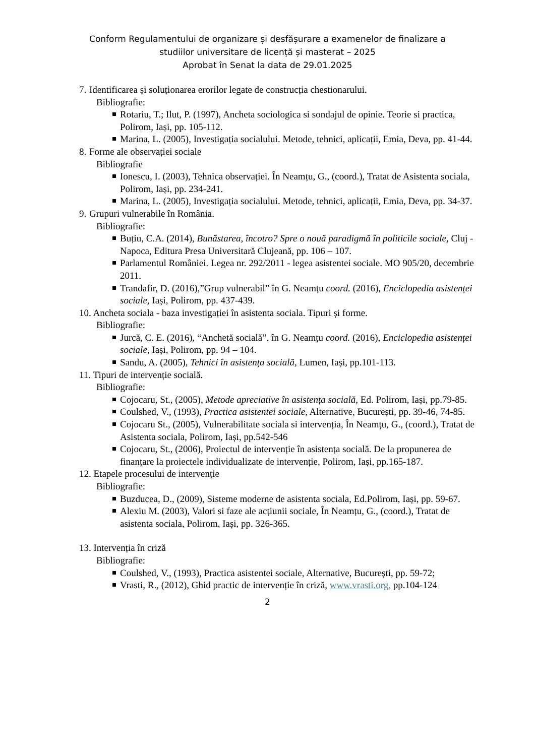Conform Regulamentului de organizare și desfășurare a examenelor de finalizare a
studiilor universitare de licență și masterat – 2025
Aprobat în Senat la data de 29.01.2025
7. Identificarea și soluționarea erorilor legate de construcția chestionarului.
Bibliografie:
Rotariu, T.; Ilut, P. (1997), Ancheta sociologica si sondajul de opinie. Teorie si practica, Polirom, Iași, pp. 105-112.
Marina, L. (2005), Investigația socialului. Metode, tehnici, aplicații, Emia, Deva, pp. 41-44.
8. Forme ale observației sociale
Bibliografie
Ionescu, I. (2003), Tehnica observației. În Neamțu, G., (coord.), Tratat de Asistenta sociala, Polirom, Iași, pp. 234-241.
Marina, L. (2005), Investigația socialului. Metode, tehnici, aplicații, Emia, Deva, pp. 34-37.
9. Grupuri vulnerabile în România.
Bibliografie:
Buțiu, C.A. (2014), Bunăstarea, încotro? Spre o nouă paradigmă în politicile sociale, Cluj - Napoca, Editura Presa Universitară Clujeană, pp. 106 – 107.
Parlamentul României. Legea nr. 292/2011 - legea asistentei sociale. MO 905/20, decembrie 2011.
Trandafir, D. (2016),”Grup vulnerabil” în G. Neamțu coord. (2016), Enciclopedia asistenței sociale, Iași, Polirom, pp. 437-439.
10. Ancheta sociala - baza investigației în asistenta sociala. Tipuri și forme.
Bibliografie:
Jurcă, C. E. (2016), “Anchetă socială”, în G. Neamțu coord. (2016), Enciclopedia asistenței sociale, Iași, Polirom, pp. 94 – 104.
Sandu, A. (2005), Tehnici în asistența socială, Lumen, Iași, pp.101-113.
11. Tipuri de intervenție socială.
Bibliografie:
Cojocaru, St., (2005), Metode apreciative în asistența socială, Ed. Polirom, Iași, pp.79-85.
Coulshed, V., (1993), Practica asistentei sociale, Alternative, București, pp. 39-46, 74-85.
Cojocaru St., (2005), Vulnerabilitate sociala si intervenția, În Neamțu, G., (coord.), Tratat de Asistenta sociala, Polirom, Iași, pp.542-546
Cojocaru, St., (2006), Proiectul de intervenție în asistența socială. De la propunerea de finanțare la proiectele individualizate de intervenție, Polirom, Iași, pp.165-187.
12. Etapele procesului de intervenție
Bibliografie:
Buzducea, D., (2009), Sisteme moderne de asistenta sociala, Ed.Polirom, Iași, pp. 59-67.
Alexiu M. (2003), Valori si faze ale acțiunii sociale, În Neamțu, G., (coord.), Tratat de asistenta sociala, Polirom, Iași, pp. 326-365.
13. Intervenția în criză
Bibliografie:
Coulshed, V., (1993), Practica asistentei sociale, Alternative, București, pp. 59-72;
Vrasti, R., (2012), Ghid practic de intervenție în criză, www.vrasti.org, pp.104-124
2